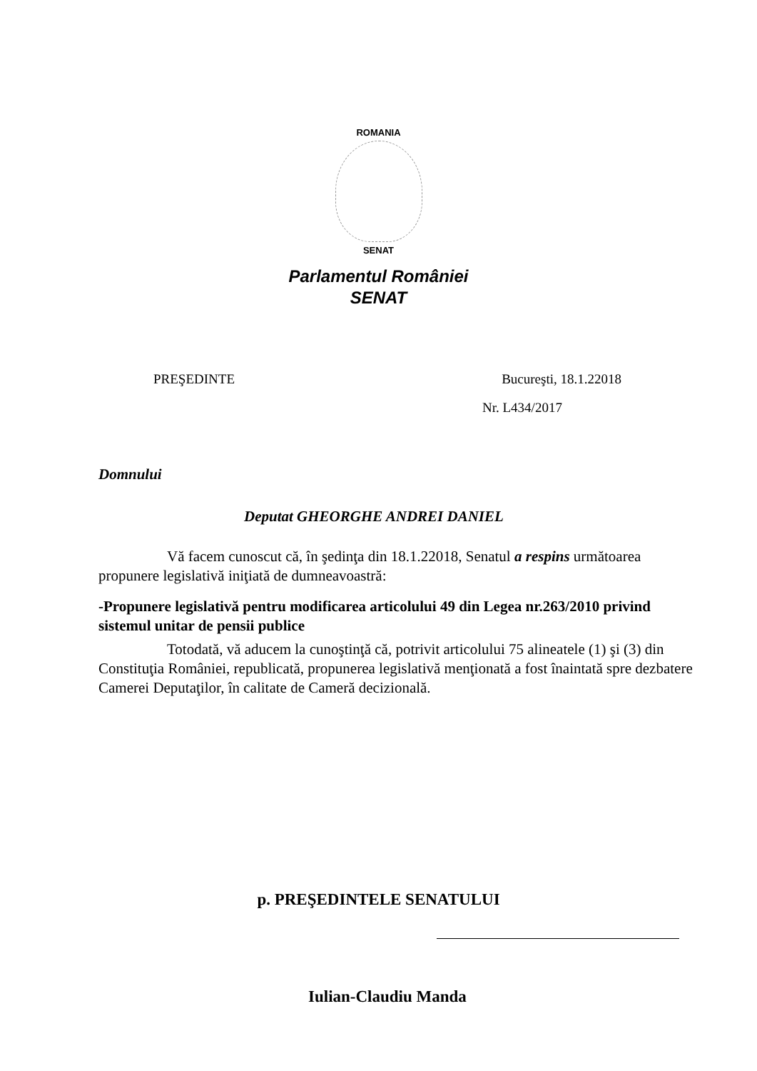ROMANIA
SENAT
Parlamentul României
SENAT
PREŞEDINTE Bucureşti, 18.1.22018
Nr. L434/2017
Domnului
Deputat GHEORGHE ANDREI DANIEL
Vă facem cunoscut că, în şedinţa din 18.1.22018, Senatul a respins următoarea propunere legislativă iniţiată de dumneavoastră:
-Propunere legislativă pentru modificarea articolului 49 din Legea nr.263/2010 privind sistemul unitar de pensii publice
Totodată, vă aducem la cunoştinţă că, potrivit articolului 75 alineatele (1) şi (3) din Constituţia României, republicată, propunerea legislativă menţionată a fost înaintată spre dezbatere Camerei Deputaţilor, în calitate de Cameră decizională.
p. PREŞEDINTELE SENATULUI
Iulian-Claudiu Manda